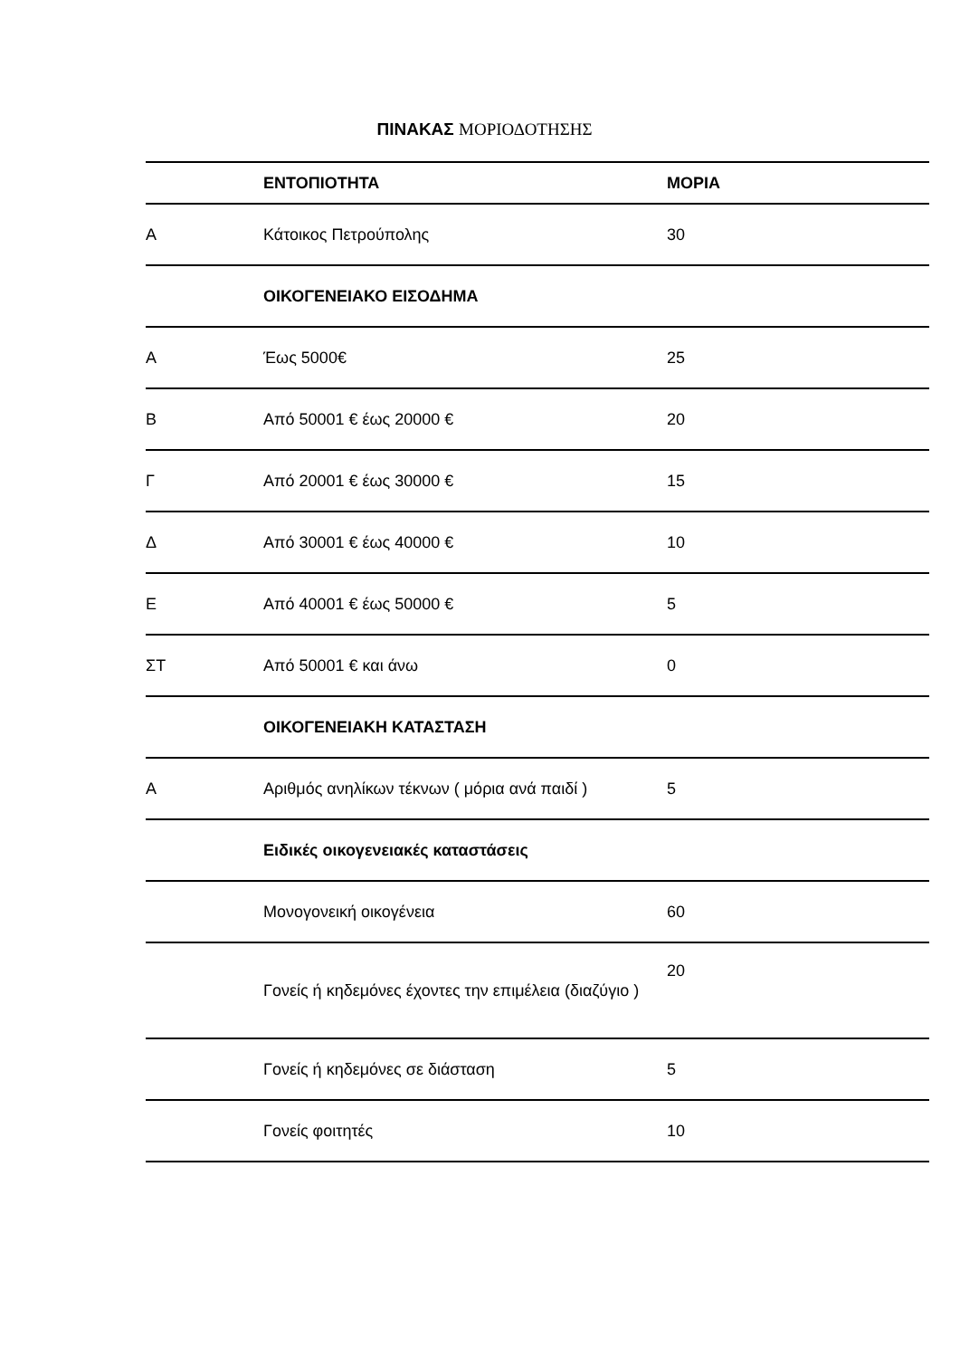ΠΙΝΑΚΑΣ ΜΟΡΙΟΔΟΤΗΣΗΣ
| | ΕΝΤΟΠΙΟΤΗΤΑ | ΜΟΡΙΑ |
| --- | --- | --- |
| Α | Κάτοικος Πετρούπολης | 30 |
| | ΟΙΚΟΓΕΝΕΙΑΚΟ ΕΙΣΟΔΗΜΑ | |
| Α | Έως 5000€ | 25 |
| Β | Από 50001 € έως 20000 € | 20 |
| Γ | Από 20001 € έως 30000 € | 15 |
| Δ | Από 30001 € έως 40000 € | 10 |
| Ε | Από 40001 € έως 50000 € | 5 |
| ΣΤ | Από 50001 € και άνω | 0 |
| | ΟΙΚΟΓΕΝΕΙΑΚΗ ΚΑΤΑΣΤΑΣΗ | |
| Α | Αριθμός ανηλίκων τέκνων ( μόρια ανά παιδί ) | 5 |
| | Ειδικές οικογενειακές καταστάσεις | |
| | Μονογονεική οικογένεια | 60 |
| | Γονείς ή κηδεμόνες έχοντες την επιμέλεια (διαζύγιο ) | 20 |
| | Γονείς ή κηδεμόνες σε διάσταση | 5 |
| | Γονείς φοιτητές | 10 |